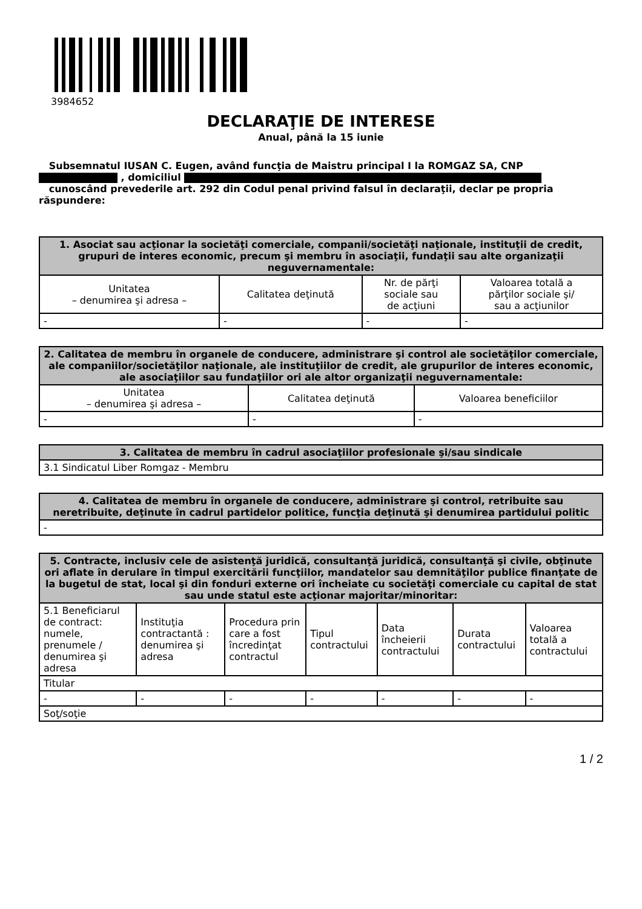3984652
DECLARAŢIE DE INTERESE
Anual, până la 15 iunie
Subsemnatul IUSAN C. Eugen, având funcţia de Maistru principal I la ROMGAZ SA, CNP
, domiciliul
cunoscând prevederile art. 292 din Codul penal privind falsul în declaraţii, declar pe propria răspundere:
| 1. Asociat sau acţionar la societăţi comerciale, companii/societăţi naţionale, instituţii de credit, grupuri de interes economic, precum şi membru în asociaţii, fundaţii sau alte organizaţii neguvernamentale: | | | |
| --- | --- | --- | --- |
| Unitatea – denumirea şi adresa – | Calitatea deţinută | Nr. de părţi sociale sau de acţiuni | Valoarea totală a părţilor sociale şi/ sau a acţiunilor |
| - | - | - | - |
| 2. Calitatea de membru în organele de conducere, administrare şi control ale societăţilor comerciale, ale companiilor/societăţilor naţionale, ale instituţiilor de credit, ale grupurilor de interes economic, ale asociaţiilor sau fundaţiilor ori ale altor organizaţii neguvernamentale: | | |
| --- | --- | --- |
| Unitatea – denumirea şi adresa – | Calitatea deţinută | Valoarea beneficiilor |
| - | - | - |
| 3. Calitatea de membru în cadrul asociaţiilor profesionale şi/sau sindicale |
| --- |
| 3.1 Sindicatul Liber Romgaz - Membru |
| 4. Calitatea de membru în organele de conducere, administrare şi control, retribuite sau neretribuite, deţinute în cadrul partidelor politice, funcţia deţinută şi denumirea partidului politic |
| --- |
| - |
| 5. Contracte, inclusiv cele de asistenţă juridică, consultanţă juridică, consultanţă şi civile, obţinute ori aflate în derulare în timpul exercitării funcţiilor, mandatelor sau demnităţilor publice finanţate de la bugetul de stat, local şi din fonduri externe ori încheiate cu societăţi comerciale cu capital de stat sau unde statul este acţionar majoritar/minoritar: | | | | | | |
| --- | --- | --- | --- | --- | --- | --- |
| 5.1 Beneficiarul de contract: numele, prenumele / denumirea şi adresa | Instituţia contractantă : denumirea şi adresa | Procedura prin care a fost încredinţat contractul | Tipul contractului | Data încheierii contractului | Durata contractului | Valoarea totală a contractului |
| Titular | | | | | | |
| - | - | - | - | - | - | - |
| Soţ/soţie | | | | | | |
1 / 2